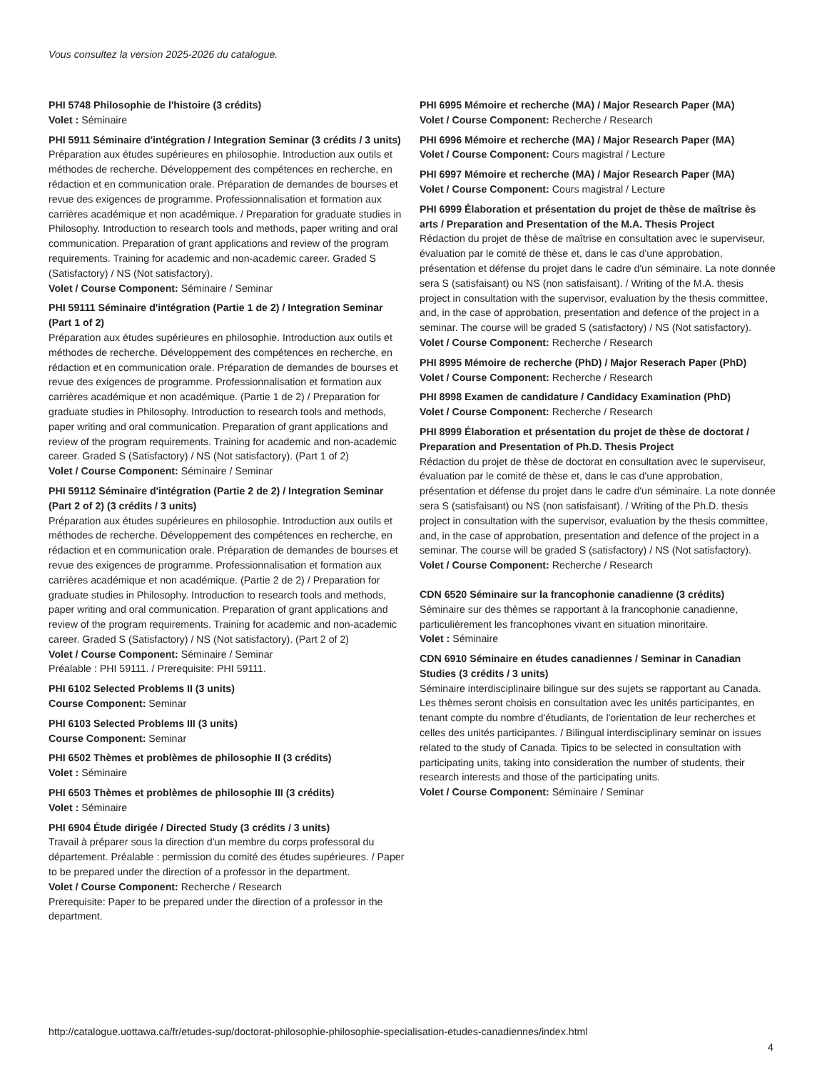Vous consultez la version 2025-2026 du catalogue.
PHI 5748 Philosophie de l'histoire (3 crédits)
Volet : Séminaire
PHI 5911 Séminaire d'intégration / Integration Seminar (3 crédits / 3 units)
Préparation aux études supérieures en philosophie. Introduction aux outils et méthodes de recherche. Développement des compétences en recherche, en rédaction et en communication orale. Préparation de demandes de bourses et revue des exigences de programme. Professionnalisation et formation aux carrières académique et non académique. / Preparation for graduate studies in Philosophy. Introduction to research tools and methods, paper writing and oral communication. Preparation of grant applications and review of the program requirements. Training for academic and non-academic career. Graded S (Satisfactory) / NS (Not satisfactory).
Volet / Course Component: Séminaire / Seminar
PHI 59111 Séminaire d'intégration (Partie 1 de 2) / Integration Seminar (Part 1 of 2)
Préparation aux études supérieures en philosophie. Introduction aux outils et méthodes de recherche. Développement des compétences en recherche, en rédaction et en communication orale. Préparation de demandes de bourses et revue des exigences de programme. Professionnalisation et formation aux carrières académique et non académique. (Partie 1 de 2) / Preparation for graduate studies in Philosophy. Introduction to research tools and methods, paper writing and oral communication. Preparation of grant applications and review of the program requirements. Training for academic and non-academic career. Graded S (Satisfactory) / NS (Not satisfactory). (Part 1 of 2)
Volet / Course Component: Séminaire / Seminar
PHI 59112 Séminaire d'intégration (Partie 2 de 2) / Integration Seminar (Part 2 of 2) (3 crédits / 3 units)
Préparation aux études supérieures en philosophie. Introduction aux outils et méthodes de recherche. Développement des compétences en recherche, en rédaction et en communication orale. Préparation de demandes de bourses et revue des exigences de programme. Professionnalisation et formation aux carrières académique et non académique. (Partie 2 de 2) / Preparation for graduate studies in Philosophy. Introduction to research tools and methods, paper writing and oral communication. Preparation of grant applications and review of the program requirements. Training for academic and non-academic career. Graded S (Satisfactory) / NS (Not satisfactory). (Part 2 of 2)
Volet / Course Component: Séminaire / Seminar
Préalable : PHI 59111. / Prerequisite: PHI 59111.
PHI 6102 Selected Problems II (3 units)
Course Component: Seminar
PHI 6103 Selected Problems III (3 units)
Course Component: Seminar
PHI 6502 Thèmes et problèmes de philosophie II (3 crédits)
Volet : Séminaire
PHI 6503 Thèmes et problèmes de philosophie III (3 crédits)
Volet : Séminaire
PHI 6904 Étude dirigée / Directed Study (3 crédits / 3 units)
Travail à préparer sous la direction d'un membre du corps professoral du département. Préalable : permission du comité des études supérieures. / Paper to be prepared under the direction of a professor in the department.
Volet / Course Component: Recherche / Research
Prerequisite: Paper to be prepared under the direction of a professor in the department.
PHI 6995 Mémoire et recherche (MA) / Major Research Paper (MA)
Volet / Course Component: Recherche / Research
PHI 6996 Mémoire et recherche (MA) / Major Research Paper (MA)
Volet / Course Component: Cours magistral / Lecture
PHI 6997 Mémoire et recherche (MA) / Major Research Paper (MA)
Volet / Course Component: Cours magistral / Lecture
PHI 6999 Élaboration et présentation du projet de thèse de maîtrise ès arts / Preparation and Presentation of the M.A. Thesis Project
Rédaction du projet de thèse de maîtrise en consultation avec le superviseur, évaluation par le comité de thèse et, dans le cas d'une approbation, présentation et défense du projet dans le cadre d'un séminaire. La note donnée sera S (satisfaisant) ou NS (non satisfaisant). / Writing of the M.A. thesis project in consultation with the supervisor, evaluation by the thesis committee, and, in the case of approbation, presentation and defence of the project in a seminar. The course will be graded S (satisfactory) / NS (Not satisfactory).
Volet / Course Component: Recherche / Research
PHI 8995 Mémoire de recherche (PhD) / Major Reserach Paper (PhD)
Volet / Course Component: Recherche / Research
PHI 8998 Examen de candidature / Candidacy Examination (PhD)
Volet / Course Component: Recherche / Research
PHI 8999 Élaboration et présentation du projet de thèse de doctorat / Preparation and Presentation of Ph.D. Thesis Project
Rédaction du projet de thèse de doctorat en consultation avec le superviseur, évaluation par le comité de thèse et, dans le cas d'une approbation, présentation et défense du projet dans le cadre d'un séminaire. La note donnée sera S (satisfaisant) ou NS (non satisfaisant). / Writing of the Ph.D. thesis project in consultation with the supervisor, evaluation by the thesis committee, and, in the case of approbation, presentation and defence of the project in a seminar. The course will be graded S (satisfactory) / NS (Not satisfactory).
Volet / Course Component: Recherche / Research
CDN 6520 Séminaire sur la francophonie canadienne (3 crédits)
Séminaire sur des thèmes se rapportant à la francophonie canadienne, particulièrement les francophones vivant en situation minoritaire.
Volet : Séminaire
CDN 6910 Séminaire en études canadiennes / Seminar in Canadian Studies (3 crédits / 3 units)
Séminaire interdisciplinaire bilingue sur des sujets se rapportant au Canada. Les thèmes seront choisis en consultation avec les unités participantes, en tenant compte du nombre d'étudiants, de l'orientation de leur recherches et celles des unités participantes. / Bilingual interdisciplinary seminar on issues related to the study of Canada. Tipics to be selected in consultation with participating units, taking into consideration the number of students, their research interests and those of the participating units.
Volet / Course Component: Séminaire / Seminar
http://catalogue.uottawa.ca/fr/etudes-sup/doctorat-philosophie-philosophie-specialisation-etudes-canadiennes/index.html
4